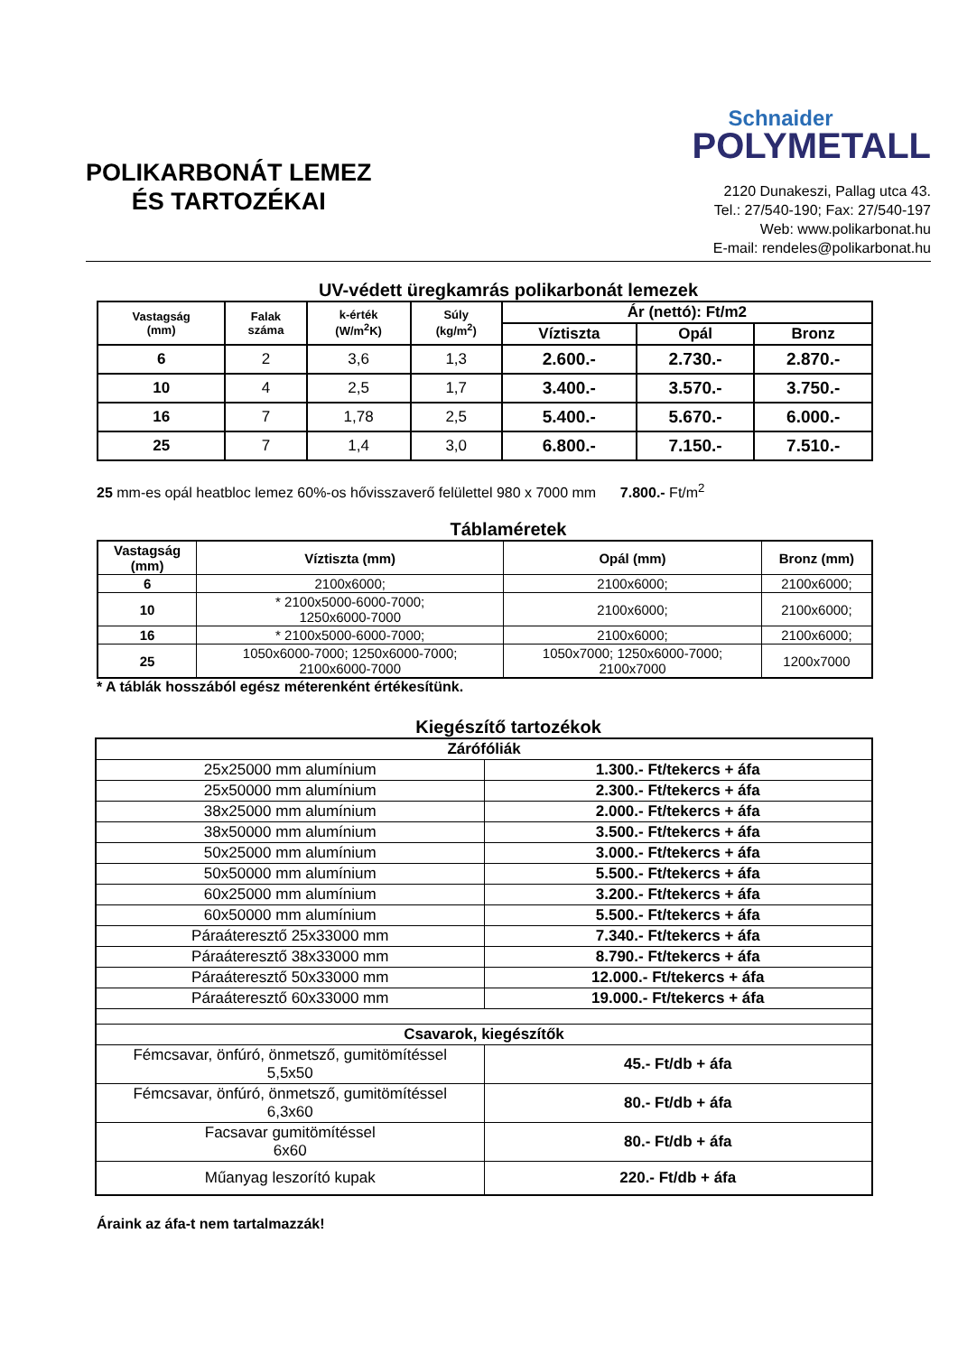POLIKARBONÁT LEMEZ
ÉS TARTOZÉKAI
Schnaider
POLYMETALL
2120 Dunakeszi, Pallag utca 43.
Tel.: 27/540-190; Fax: 27/540-197
Web: www.polikarbonat.hu
E-mail: rendeles@polikarbonat.hu
UV-védett üregkamrás polikarbonát lemezek
| Vastagság (mm) | Falak száma | k-érték (W/m<sup>2</sup>K) | Súly (kg/m<sup>2</sup>) | Ár (nettó): Ft/m2 | | |
| --- | --- | --- | --- | --- | --- | --- |
| | | | | Víztiszta | Opál | Bronz |
| 6 | 2 | 3,6 | 1,3 | 2.600.- | 2.730.- | 2.870.- |
| 10 | 4 | 2,5 | 1,7 | 3.400.- | 3.570.- | 3.750.- |
| 16 | 7 | 1,78 | 2,5 | 5.400.- | 5.670.- | 6.000.- |
| 25 | 7 | 1,4 | 3,0 | 6.800.- | 7.150.- | 7.510.- |
25 mm-es opál heatbloc lemez 60%-os hővisszaverő felülettel 980 x 7000 mm 7.800.- Ft/m<sup>2</sup>
Táblaméretek
| Vastagság (mm) | Víztiszta (mm) | Opál (mm) | Bronz (mm) |
| --- | --- | --- | --- |
| 6 | 2100x6000; | 2100x6000; | 2100x6000; |
| 10 | * 2100x5000-6000-7000; 1250x6000-7000 | 2100x6000; | 2100x6000; |
| 16 | * 2100x5000-6000-7000; | 2100x6000; | 2100x6000; |
| 25 | 1050x6000-7000; 1250x6000-7000; 2100x6000-7000 | 1050x7000; 1250x6000-7000; 2100x7000 | 1200x7000 |
* A táblák hosszából egész méterenként értékesítünk.
Kiegészítő tartozékok
| Zárófóliák | |
| 25x25000 mm alumínium | 1.300.- Ft/tekercs + áfa |
| 25x50000 mm alumínium | 2.300.- Ft/tekercs + áfa |
| 38x25000 mm alumínium | 2.000.- Ft/tekercs + áfa |
| 38x50000 mm alumínium | 3.500.- Ft/tekercs + áfa |
| 50x25000 mm alumínium | 3.000.- Ft/tekercs + áfa |
| 50x50000 mm alumínium | 5.500.- Ft/tekercs + áfa |
| 60x25000 mm alumínium | 3.200.- Ft/tekercs + áfa |
| 60x50000 mm alumínium | 5.500.- Ft/tekercs + áfa |
| Páraáteresztő 25x33000 mm | 7.340.- Ft/tekercs + áfa |
| Páraáteresztő 38x33000 mm | 8.790.- Ft/tekercs + áfa |
| Páraáteresztő 50x33000 mm | 12.000.- Ft/tekercs + áfa |
| Páraáteresztő 60x33000 mm | 19.000.- Ft/tekercs + áfa |
| Csavarok, kiegészítők | |
| Fémcsavar, önfúró, önmetsző, gumitömítéssel 5,5x50 | 45.- Ft/db + áfa |
| Fémcsavar, önfúró, önmetsző, gumitömítéssel 6,3x60 | 80.- Ft/db + áfa |
| Facsavar gumitömítéssel 6x60 | 80.- Ft/db + áfa |
| Műanyag leszorító kupak | 220.- Ft/db + áfa |
Áraink az áfa-t nem tartalmazzák!